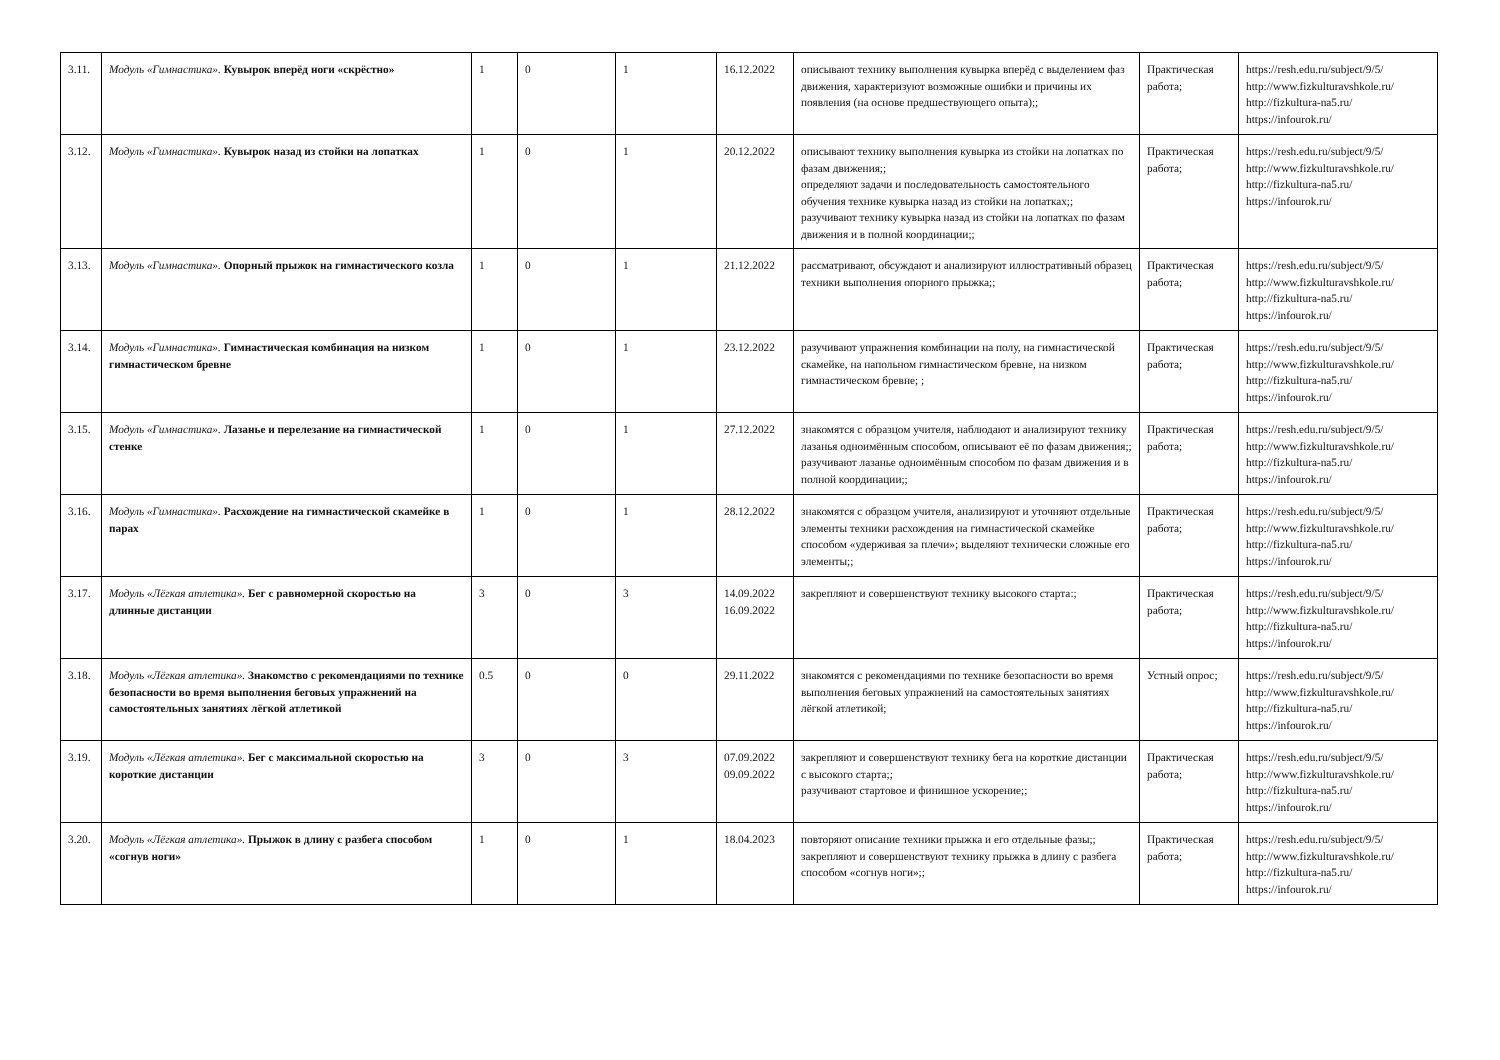| 3.11. | Модуль «Гимнастика». Кувырок вперёд ноги «скрёстно» | 1 | 0 | 1 | 16.12.2022 | описывают технику выполнения кувырка вперёд с выделением фаз движения, характеризуют возможные ошибки и причины их появления (на основе предшествующего опыта);; | Практическая работа; | https://resh.edu.ru/subject/9/5/ http://www.fizkulturavshkole.ru/ http://fizkultura-na5.ru/ https://infourok.ru/ |
| 3.12. | Модуль «Гимнастика». Кувырок назад из стойки на лопатках | 1 | 0 | 1 | 20.12.2022 | описывают технику выполнения кувырка из стойки на лопатках по фазам движения;; определяют задачи и последовательность самостоятельного обучения технике кувырка назад из стойки на лопатках;; разучивают технику кувырка назад из стойки на лопатках по фазам движения и в полной координации;; | Практическая работа; | https://resh.edu.ru/subject/9/5/ http://www.fizkulturavshkole.ru/ http://fizkultura-na5.ru/ https://infourok.ru/ |
| 3.13. | Модуль «Гимнастика». Опорный прыжок на гимнастического козла | 1 | 0 | 1 | 21.12.2022 | рассматривают, обсуждают и анализируют иллюстративный образец техники выполнения опорного прыжка;; | Практическая работа; | https://resh.edu.ru/subject/9/5/ http://www.fizkulturavshkole.ru/ http://fizkultura-na5.ru/ https://infourok.ru/ |
| 3.14. | Модуль «Гимнастика». Гимнастическая комбинация на низком гимнастическом бревне | 1 | 0 | 1 | 23.12.2022 | разучивают упражнения комбинации на полу, на гимнастической скамейке, на напольном гимнастическом бревне, на низком гимнастическом бревне; ; | Практическая работа; | https://resh.edu.ru/subject/9/5/ http://www.fizkulturavshkole.ru/ http://fizkultura-na5.ru/ https://infourok.ru/ |
| 3.15. | Модуль «Гимнастика». Лазанье и перелезание на гимнастической стенке | 1 | 0 | 1 | 27.12.2022 | знакомятся с образцом учителя, наблюдают и анализируют технику лазанья одноимённым способом, описывают её по фазам движения;; разучивают лазанье одноимённым способом по фазам движения и в полной координации;; | Практическая работа; | https://resh.edu.ru/subject/9/5/ http://www.fizkulturavshkole.ru/ http://fizkultura-na5.ru/ https://infourok.ru/ |
| 3.16. | Модуль «Гимнастика». Расхождение на гимнастической скамейке в парах | 1 | 0 | 1 | 28.12.2022 | знакомятся с образцом учителя, анализируют и уточняют отдельные элементы техники расхождения на гимнастической скамейке способом «удерживая за плечи»; выделяют технически сложные его элементы;; | Практическая работа; | https://resh.edu.ru/subject/9/5/ http://www.fizkulturavshkole.ru/ http://fizkultura-na5.ru/ https://infourok.ru/ |
| 3.17. | Модуль «Лёгкая атлетика». Бег с равномерной скоростью на длинные дистанции | 3 | 0 | 3 | 14.09.2022 16.09.2022 | закрепляют и совершенствуют технику высокого старта:; | Практическая работа; | https://resh.edu.ru/subject/9/5/ http://www.fizkulturavshkole.ru/ http://fizkultura-na5.ru/ https://infourok.ru/ |
| 3.18. | Модуль «Лёгкая атлетика». Знакомство с рекомендациями по технике безопасности во время выполнения беговых упражнений на самостоятельных занятиях лёгкой атлетикой | 0.5 | 0 | 0 | 29.11.2022 | знакомятся с рекомендациями по технике безопасности во время выполнения беговых упражнений на самостоятельных занятиях лёгкой атлетикой; | Устный опрос; | https://resh.edu.ru/subject/9/5/ http://www.fizkulturavshkole.ru/ http://fizkultura-na5.ru/ https://infourok.ru/ |
| 3.19. | Модуль «Лёгкая атлетика». Бег с максимальной скоростью на короткие дистанции | 3 | 0 | 3 | 07.09.2022 09.09.2022 | закрепляют и совершенствуют технику бега на короткие дистанции с высокого старта;; разучивают стартовое и финишное ускорение;; | Практическая работа; | https://resh.edu.ru/subject/9/5/ http://www.fizkulturavshkole.ru/ http://fizkultura-na5.ru/ https://infourok.ru/ |
| 3.20. | Модуль «Лёгкая атлетика». Прыжок в длину с разбега способом «согнув ноги» | 1 | 0 | 1 | 18.04.2023 | повторяют описание техники прыжка и его отдельные фазы;; закрепляют и совершенствуют технику прыжка в длину с разбега способом «согнув ноги»;; | Практическая работа; | https://resh.edu.ru/subject/9/5/ http://www.fizkulturavshkole.ru/ http://fizkultura-na5.ru/ https://infourok.ru/ |